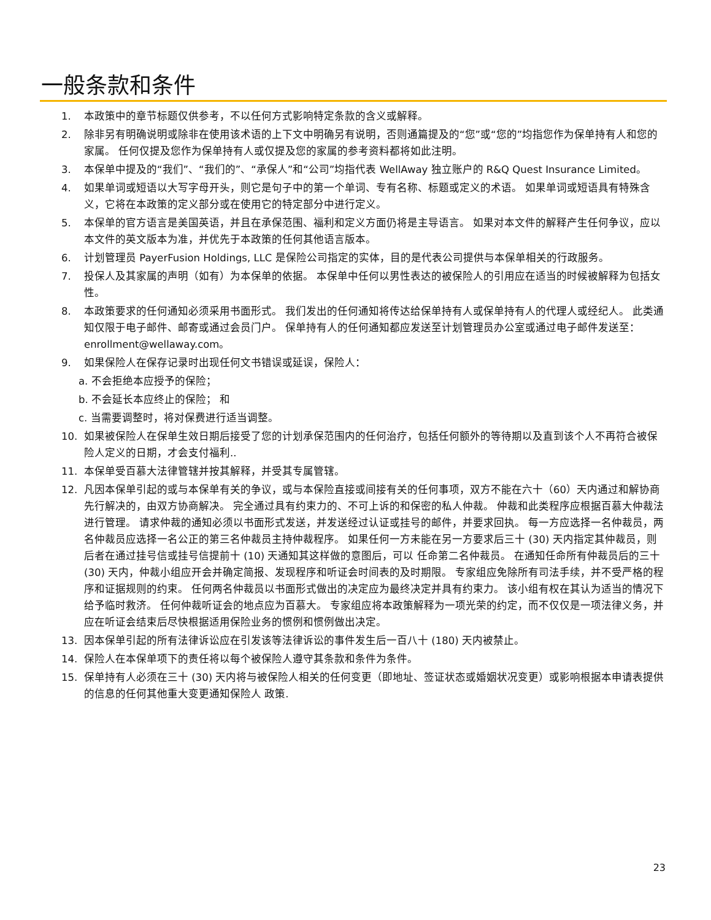一般条款和条件
1. 本政策中的章节标题仅供参考，不以任何方式影响特定条款的含义或解释。
2. 除非另有明确说明或除非在使用该术语的上下文中明确另有说明，否则通篇提及的“您”或“您的”均指您作为保单持有人和您的家属。 任何仅提及您作为保单持有人或仅提及您的家属的参考资料都将如此注明。
3. 本保单中提及的“我们”、“我们的”、“承保人”和“公司”均指代表 WellAway 独立账户的 R&Q Quest Insurance Limited。
4. 如果单词或短语以大写字母开头，则它是句子中的第一个单词、专有名称、标题或定义的术语。 如果单词或短语具有特殊含义，它将在本政策的定义部分或在使用它的特定部分中进行定义。
5. 本保单的官方语言是美国英语，并且在承保范围、福利和定义方面仍将是主导语言。 如果对本文件的解释产生任何争议，应以本文件的英文版本为准，并优先于本政策的任何其他语言版本。
6. 计划管理员 PayerFusion Holdings, LLC 是保险公司指定的实体，目的是代表公司提供与本保单相关的行政服务。
7. 投保人及其家属的声明（如有）为本保单的依据。 本保单中任何以男性表达的被保险人的引用应在适当的时候被解释为包括女性。
8. 本政策要求的任何通知必须采用书面形式。 我们发出的任何通知将传达给保单持有人或保单持有人的代理人或经纪人。 此类通知仅限于电子邮件、邮寄或通过会员门户。 保单持有人的任何通知都应发送至计划管理员办公室或通过电子邮件发送至：enrollment@wellaway.com。
9. 如果保险人在保存记录时出现任何文书错误或延误，保险人：
a. 不会拒绝本应授予的保险；
b. 不会延长本应终止的保险； 和
c. 当需要调整时，将对保费进行适当调整。
10. 如果被保险人在保单生效日期后接受了您的计划承保范围内的任何治疗，包括任何额外的等待期以及直到该个人不再符合被保险人定义的日期，才会支付福利..
11. 本保单受百慕大法律管辖并按其解释，并受其专属管辖。
12. 凡因本保单引起的或与本保单有关的争议，或与本保险直接或间接有关的任何事项，双方不能在六十（60）天内通过和解协商先行解决的，由双方协商解决。 完全通过具有约束力的、不可上诉的和保密的私人仲裁。 仲裁和此类程序应根据百慕大仲裁法进行管理。 请求仲裁的通知必须以书面形式发送，并发送经过认证或挂号的邮件，并要求回执。 每一方应选择一名仲裁员，两名仲裁员应选择一名公正的第三名仲裁员主持仲裁程序。 如果任何一方未能在另一方要求后三十 (30) 天内指定其仲裁员，则后者在通过挂号信或挂号信提前十 (10) 天通知其这样做的意图后，可以 任命第二名仲裁员。 在通知任命所有仲裁员后的三十 (30) 天内，仲裁小组应开会并确定简报、发现程序和听证会时间表的及时期限。 专家组应免除所有司法手续，并不受严格的程序和证据规则的约束。 任何两名仲裁员以书面形式做出的决定应为最终决定并具有约束力。 该小组有权在其认为适当的情况下给予临时救济。 任何仲裁听证会的地点应为百慕大。 专家组应将本政策解释为一项光荣的约定，而不仅仅是一项法律义务，并应在听证会结束后尽快根据适用保险业务的惯例和惯例做出决定。
13. 因本保单引起的所有法律诉讼应在引发该等法律诉讼的事件发生后一百八十 (180) 天内被禁止。
14. 保险人在本保单项下的责任将以每个被保险人遵守其条款和条件为条件。
15. 保单持有人必须在三十 (30) 天内将与被保险人相关的任何变更（即地址、签证状态或婚姻状况变更）或影响根据本申请表提供的信息的任何其他重大变更通知保险人 政策.
23